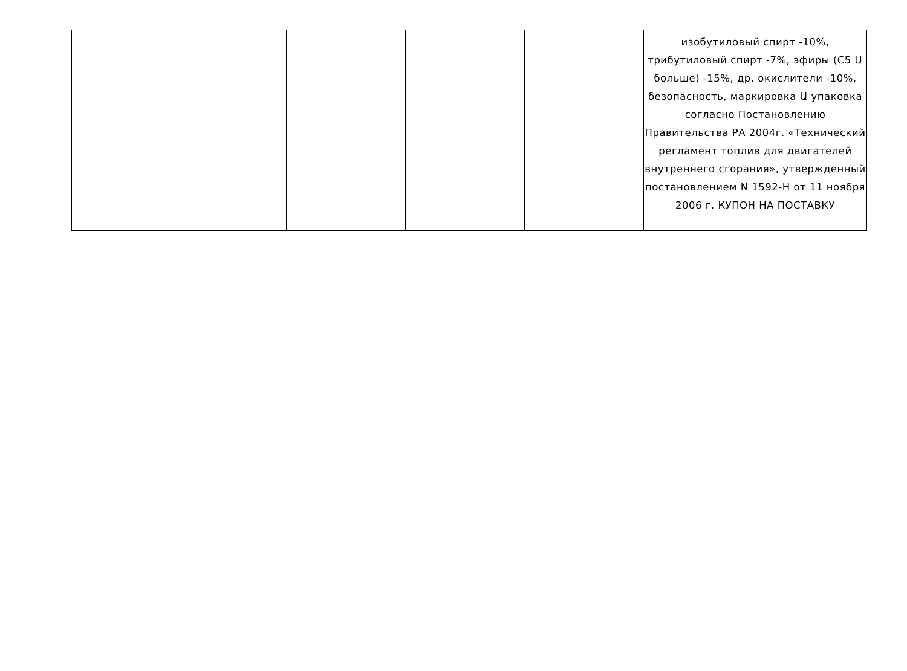| | | | | | изобутиловый спирт -10%, трибутиловый спирт -7%, эфиры (C5 Ա больше) -15%, др. окислители -10%, безопасность, маркировка Ա упаковка согласно Постановлению Правительства РА 2004г. «Технический регламент топлив для двигателей внутреннего сгорания», утвержденный постановлением N 1592-Н от 11 ноября 2006 г. КУПОН НА ПОСТАВКУ |